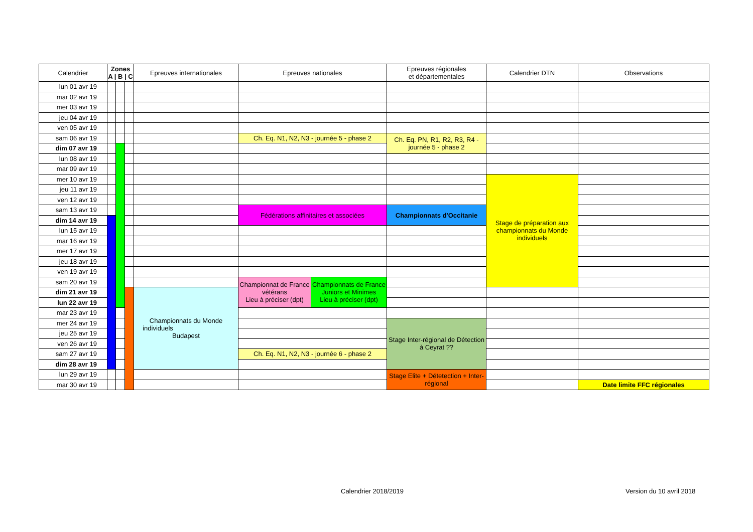| Calendrier | Zones A / B / C | | | Epreuves internationales | Epreuves nationales | | Epreuves régionales et départementales | Calendrier DTN | Observations |
| --- | --- | --- | --- | --- | --- | --- | --- | --- | --- |
| lun 01 avr 19 | | | | | | | | | |
| mar 02 avr 19 | | | | | | | | | |
| mer 03 avr 19 | | | | | | | | | |
| jeu 04 avr 19 | | | | | | | | | |
| ven 05 avr 19 | | | | | | | | | |
| sam 06 avr 19 | | | | | Ch. Eq. N1, N2, N3 - journée 5 - phase 2 | | Ch. Eq. PN, R1, R2, R3, R4 - journée 5 - phase 2 | | |
| dim 07 avr 19 | | | | | | | | | |
| lun 08 avr 19 | | | | | | | | | |
| mar 09 avr 19 | | | | | | | | | |
| mer 10 avr 19 | | | | | | | | Stage de préparation aux championnats du Monde individuels | |
| jeu 11 avr 19 | | | | | | | | | |
| ven 12 avr 19 | | | | | | | | | |
| sam 13 avr 19 | | | | | Fédérations affinitaires et associées | | Championnats d'Occitanie | | |
| dim 14 avr 19 | | | | | | | | | |
| lun 15 avr 19 | | | | | | | | | |
| mar 16 avr 19 | | | | | | | | | |
| mer 17 avr 19 | | | | | | | | | |
| jeu 18 avr 19 | | | | | | | | | |
| ven 19 avr 19 | | | | | | | | | |
| sam 20 avr 19 | | | | | Championnat de France vétérans Lieu à préciser (dpt) | Championnats de France Juniors et Minimes Lieu à préciser (dpt) | | | |
| dim 21 avr 19 | | | | Championnats du Monde individuels Budapest | | | | | |
| lun 22 avr 19 | | | | | | | | | |
| mar 23 avr 19 | | | | | | | | | |
| mer 24 avr 19 | | | | | | | Stage Inter-régional de Détection à Ceyrat ?? | | |
| jeu 25 avr 19 | | | | | | | | | |
| ven 26 avr 19 | | | | | | | | | |
| sam 27 avr 19 | | | | | Ch. Eq. N1, N2, N3 - journée 6 - phase 2 | | | | |
| dim 28 avr 19 | | | | | | | | | |
| lun 29 avr 19 | | | | | | | Stage Elite + Détetection + Inter-régional | | |
| mar 30 avr 19 | | | | | | | | | Date limite FFC régionales |
Calendrier 2018/2019 Version du 10 avril 2018